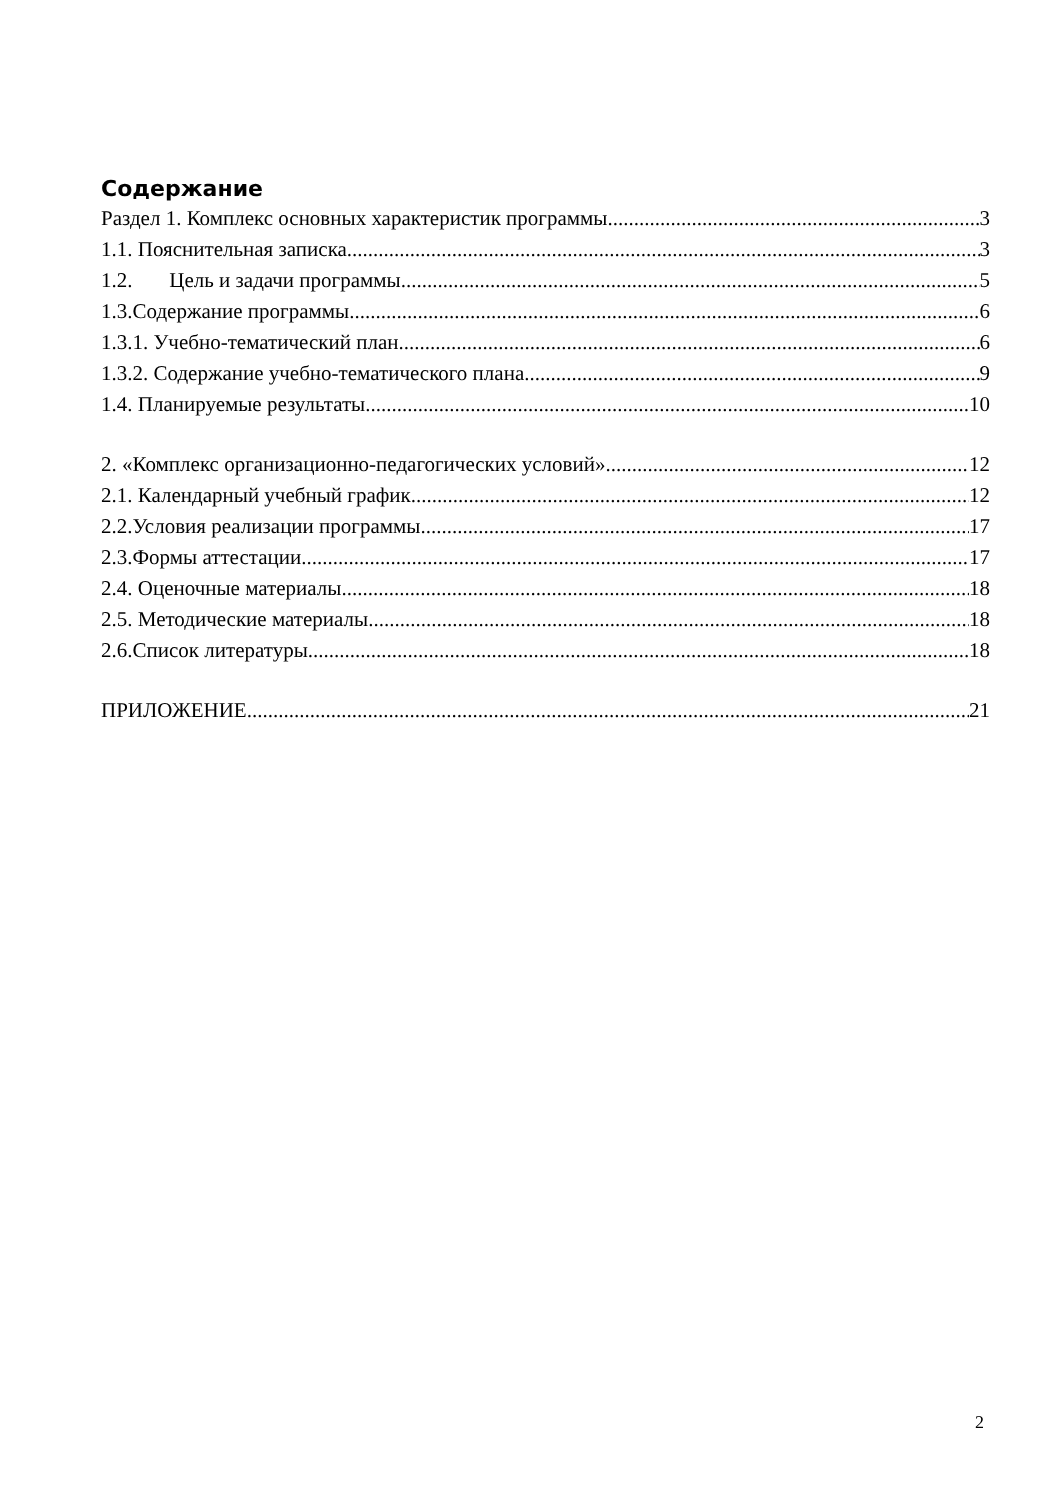Содержание
Раздел 1. Комплекс основных характеристик программы 3
1.1. Пояснительная записка 3
1.2. Цель и задачи программы 5
1.3.Содержание программы 6
1.3.1. Учебно-тематический план 6
1.3.2. Содержание учебно-тематического плана 9
1.4. Планируемые результаты 10
2. «Комплекс организационно-педагогических условий» 12
2.1. Календарный учебный график 12
2.2.Условия реализации программы 17
2.3.Формы аттестации 17
2.4. Оценочные материалы 18
2.5. Методические материалы 18
2.6.Список литературы 18
ПРИЛОЖЕНИЕ 21
2